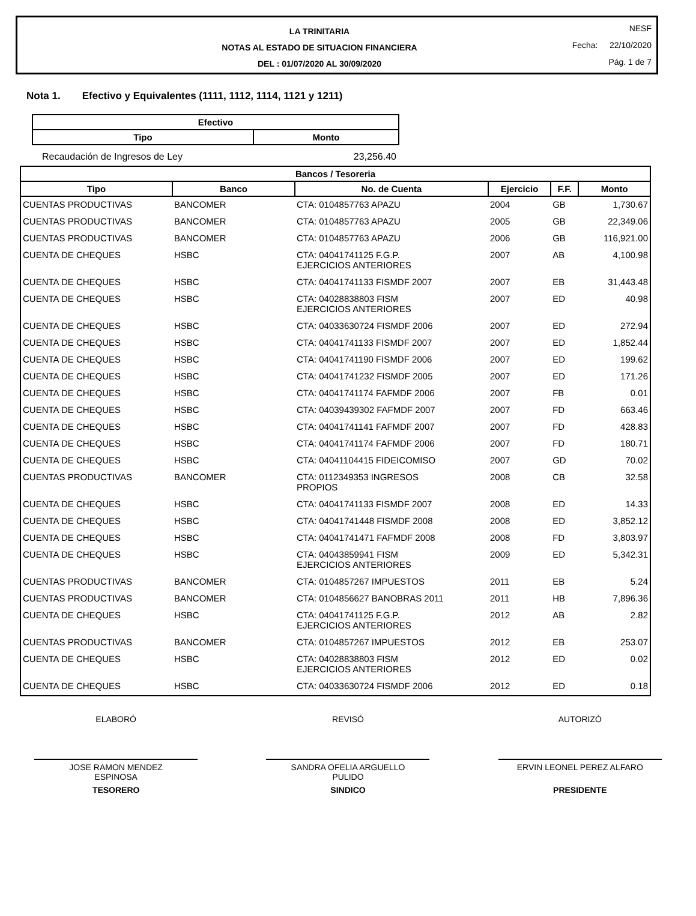LA TRINITARIA
NOTAS AL ESTADO DE SITUACION FINANCIERA
DEL : 01/07/2020 AL 30/09/2020
NESF
Fecha: 22/10/2020
Pág. 1 de 7
Nota 1. Efectivo y Equivalentes (1111, 1112, 1114, 1121 y 1211)
| Efectivo | |
| --- | --- |
| Tipo | Monto |
Recaudación de Ingresos de Ley 23,256.40
| Bancos / Tesoreria | | | | | |
| --- | --- | --- | --- | --- | --- |
| Tipo | Banco | No. de Cuenta | Ejercicio | F.F. | Monto |
| CUENTAS PRODUCTIVAS | BANCOMER | CTA: 0104857763 APAZU | 2004 | GB | 1,730.67 |
| CUENTAS PRODUCTIVAS | BANCOMER | CTA: 0104857763 APAZU | 2005 | GB | 22,349.06 |
| CUENTAS PRODUCTIVAS | BANCOMER | CTA: 0104857763 APAZU | 2006 | GB | 116,921.00 |
| CUENTA DE CHEQUES | HSBC | CTA: 04041741125 F.G.P. EJERCICIOS ANTERIORES | 2007 | AB | 4,100.98 |
| CUENTA DE CHEQUES | HSBC | CTA: 04041741133 FISMDF 2007 | 2007 | EB | 31,443.48 |
| CUENTA DE CHEQUES | HSBC | CTA: 04028838803 FISM EJERCICIOS ANTERIORES | 2007 | ED | 40.98 |
| CUENTA DE CHEQUES | HSBC | CTA: 04033630724 FISMDF 2006 | 2007 | ED | 272.94 |
| CUENTA DE CHEQUES | HSBC | CTA: 04041741133 FISMDF 2007 | 2007 | ED | 1,852.44 |
| CUENTA DE CHEQUES | HSBC | CTA: 04041741190 FISMDF 2006 | 2007 | ED | 199.62 |
| CUENTA DE CHEQUES | HSBC | CTA: 04041741232 FISMDF 2005 | 2007 | ED | 171.26 |
| CUENTA DE CHEQUES | HSBC | CTA: 04041741174 FAFMDF 2006 | 2007 | FB | 0.01 |
| CUENTA DE CHEQUES | HSBC | CTA: 04039439302 FAFMDF 2007 | 2007 | FD | 663.46 |
| CUENTA DE CHEQUES | HSBC | CTA: 04041741141 FAFMDF 2007 | 2007 | FD | 428.83 |
| CUENTA DE CHEQUES | HSBC | CTA: 04041741174 FAFMDF 2006 | 2007 | FD | 180.71 |
| CUENTA DE CHEQUES | HSBC | CTA: 04041104415 FIDEICOMISO | 2007 | GD | 70.02 |
| CUENTAS PRODUCTIVAS | BANCOMER | CTA: 0112349353 INGRESOS PROPIOS | 2008 | CB | 32.58 |
| CUENTA DE CHEQUES | HSBC | CTA: 04041741133 FISMDF 2007 | 2008 | ED | 14.33 |
| CUENTA DE CHEQUES | HSBC | CTA: 04041741448 FISMDF 2008 | 2008 | ED | 3,852.12 |
| CUENTA DE CHEQUES | HSBC | CTA: 04041741471 FAFMDF 2008 | 2008 | FD | 3,803.97 |
| CUENTA DE CHEQUES | HSBC | CTA: 04043859941 FISM EJERCICIOS ANTERIORES | 2009 | ED | 5,342.31 |
| CUENTAS PRODUCTIVAS | BANCOMER | CTA: 0104857267 IMPUESTOS | 2011 | EB | 5.24 |
| CUENTAS PRODUCTIVAS | BANCOMER | CTA: 0104856627 BANOBRAS 2011 | 2011 | HB | 7,896.36 |
| CUENTA DE CHEQUES | HSBC | CTA: 04041741125 F.G.P. EJERCICIOS ANTERIORES | 2012 | AB | 2.82 |
| CUENTAS PRODUCTIVAS | BANCOMER | CTA: 0104857267 IMPUESTOS | 2012 | EB | 253.07 |
| CUENTA DE CHEQUES | HSBC | CTA: 04028838803 FISM EJERCICIOS ANTERIORES | 2012 | ED | 0.02 |
| CUENTA DE CHEQUES | HSBC | CTA: 04033630724 FISMDF 2006 | 2012 | ED | 0.18 |
ELABORÓ
JOSE RAMON MENDEZ
ESPINOSA
TESORERO
REVISÓ
SANDRA OFELIA ARGUELLO
PULIDO
SINDICO
AUTORIZÓ
ERVIN LEONEL PEREZ ALFARO
PRESIDENTE